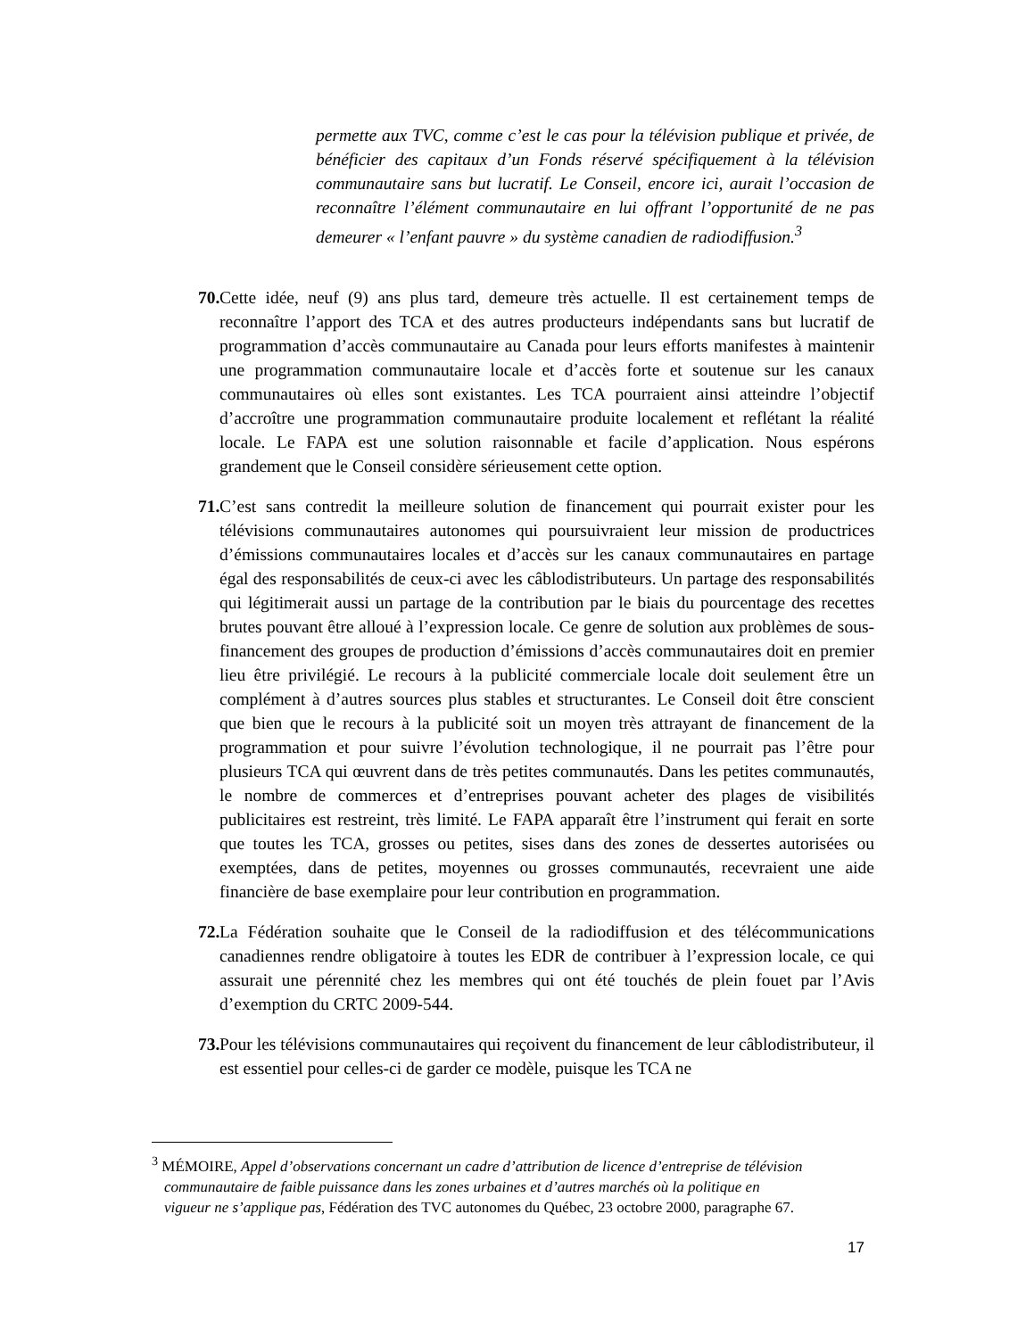permette aux TVC, comme c’est le cas pour la télévision publique et privée, de bénéficier des capitaux d’un Fonds réservé spécifiquement à la télévision communautaire sans but lucratif. Le Conseil, encore ici, aurait l’occasion de reconnaître l’élément communautaire en lui offrant l’opportunité de ne pas demeurer « l’enfant pauvre » du système canadien de radiodiffusion.<sup>3</sup>
70. Cette idée, neuf (9) ans plus tard, demeure très actuelle. Il est certainement temps de reconnaître l’apport des TCA et des autres producteurs indépendants sans but lucratif de programmation d’accès communautaire au Canada pour leurs efforts manifestes à maintenir une programmation communautaire locale et d’accès forte et soutenue sur les canaux communautaires où elles sont existantes. Les TCA pourraient ainsi atteindre l’objectif d’accroître une programmation communautaire produite localement et reflétant la réalité locale. Le FAPA est une solution raisonnable et facile d’application. Nous espérons grandement que le Conseil considère sérieusement cette option.
71. C’est sans contredit la meilleure solution de financement qui pourrait exister pour les télévisions communautaires autonomes qui poursuivraient leur mission de productrices d’émissions communautaires locales et d’accès sur les canaux communautaires en partage égal des responsabilités de ceux-ci avec les câblodistributeurs. Un partage des responsabilités qui légitimerait aussi un partage de la contribution par le biais du pourcentage des recettes brutes pouvant être alloué à l’expression locale. Ce genre de solution aux problèmes de sous-financement des groupes de production d’émissions d’accès communautaires doit en premier lieu être privilégié. Le recours à la publicité commerciale locale doit seulement être un complément à d’autres sources plus stables et structurantes. Le Conseil doit être conscient que bien que le recours à la publicité soit un moyen très attrayant de financement de la programmation et pour suivre l’évolution technologique, il ne pourrait pas l’être pour plusieurs TCA qui œuvrent dans de très petites communautés. Dans les petites communautés, le nombre de commerces et d’entreprises pouvant acheter des plages de visibilités publicitaires est restreint, très limité. Le FAPA apparaît être l’instrument qui ferait en sorte que toutes les TCA, grosses ou petites, sises dans des zones de dessertes autorisées ou exemptées, dans de petites, moyennes ou grosses communautés, recevraient une aide financière de base exemplaire pour leur contribution en programmation.
72. La Fédération souhaite que le Conseil de la radiodiffusion et des télécommunications canadiennes rendre obligatoire à toutes les EDR de contribuer à l’expression locale, ce qui assurait une pérennité chez les membres qui ont été touchés de plein fouet par l’Avis d’exemption du CRTC 2009-544.
73. Pour les télévisions communautaires qui reçoivent du financement de leur câblodistributeur, il est essentiel pour celles-ci de garder ce modèle, puisque les TCA ne
<sup>3</sup> MÉMOIRE, Appel d’observations concernant un cadre d’attribution de licence d’entreprise de télévision
communautaire de faible puissance dans les zones urbaines et d’autres marchés où la politique en
vigueur ne s’applique pas, Fédération des TVC autonomes du Québec, 23 octobre 2000, paragraphe 67.
17